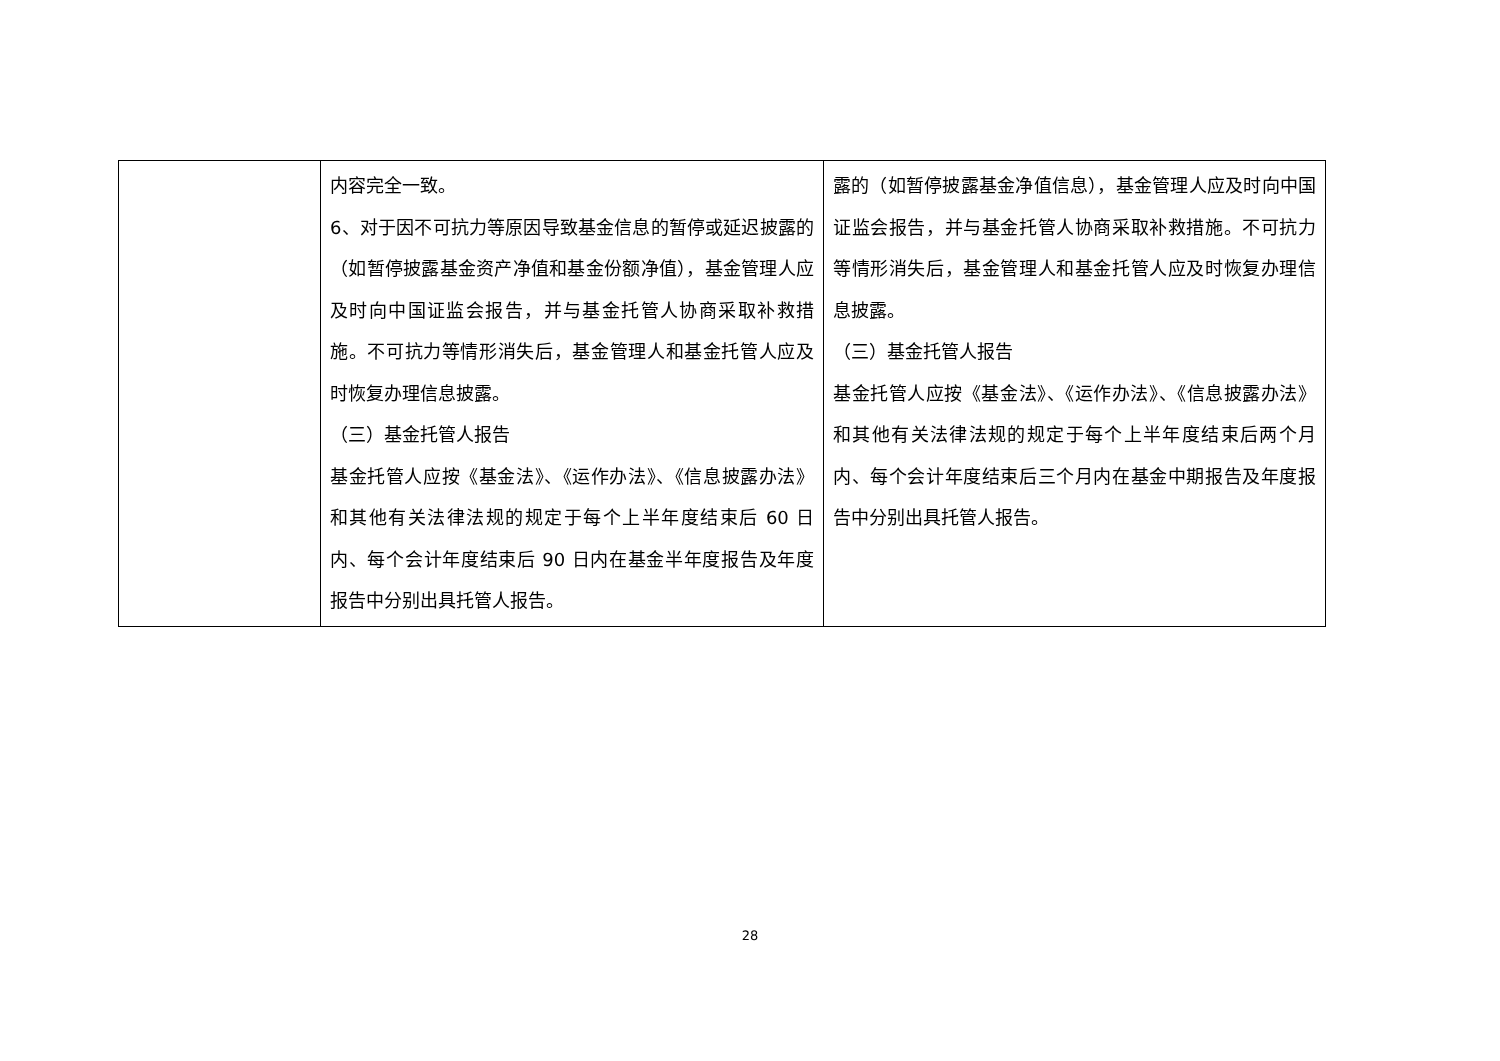| | 内容完全一致。 6、对于因不可抗力等原因导致基金信息的暂停或延迟披露的（如暂停披露基金资产净值和基金份额净值），基金管理人应及时向中国证监会报告，并与基金托管人协商采取补救措施。不可抗力等情形消失后，基金管理人和基金托管人应及时恢复办理信息披露。 （三）基金托管人报告 基金托管人应按《基金法》、《运作办法》、《信息披露办法》和其他有关法律法规的规定于每个上半年度结束后 60 日内、每个会计年度结束后 90 日内在基金半年度报告及年度报告中分别出具托管人报告。 | 露的（如暂停披露基金净值信息），基金管理人应及时向中国证监会报告，并与基金托管人协商采取补救措施。不可抗力等情形消失后，基金管理人和基金托管人应及时恢复办理信息披露。 （三）基金托管人报告 基金托管人应按《基金法》、《运作办法》、《信息披露办法》和其他有关法律法规的规定于每个上半年度结束后两个月内、每个会计年度结束后三个月内在基金中期报告及年度报告中分别出具托管人报告。 |
28